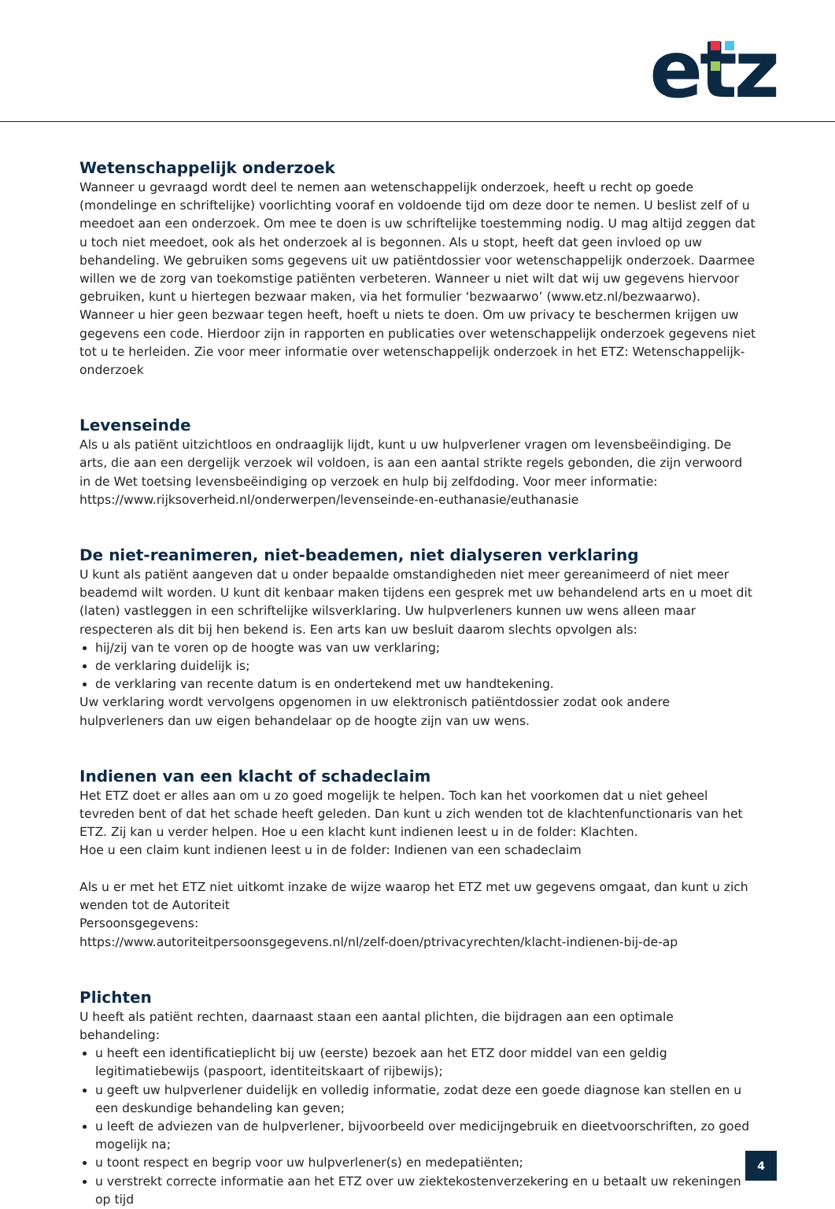etz
Wetenschappelijk onderzoek
Wanneer u gevraagd wordt deel te nemen aan wetenschappelijk onderzoek, heeft u recht op goede (mondelinge en schriftelijke) voorlichting vooraf en voldoende tijd om deze door te nemen. U beslist zelf of u meedoet aan een onderzoek. Om mee te doen is uw schriftelijke toestemming nodig. U mag altijd zeggen dat u toch niet meedoet, ook als het onderzoek al is begonnen. Als u stopt, heeft dat geen invloed op uw behandeling. We gebruiken soms gegevens uit uw patiëntdossier voor wetenschappelijk onderzoek. Daarmee willen we de zorg van toekomstige patiënten verbeteren. Wanneer u niet wilt dat wij uw gegevens hiervoor gebruiken, kunt u hiertegen bezwaar maken, via het formulier ‘bezwaarwo’ (www.etz.nl/bezwaarwo). Wanneer u hier geen bezwaar tegen heeft, hoeft u niets te doen. Om uw privacy te beschermen krijgen uw gegevens een code. Hierdoor zijn in rapporten en publicaties over wetenschappelijk onderzoek gegevens niet tot u te herleiden. Zie voor meer informatie over wetenschappelijk onderzoek in het ETZ: Wetenschappelijk-onderzoek
Levenseinde
Als u als patiënt uitzichtloos en ondraaglijk lijdt, kunt u uw hulpverlener vragen om levensbeëindiging. De arts, die aan een dergelijk verzoek wil voldoen, is aan een aantal strikte regels gebonden, die zijn verwoord in de Wet toetsing levensbeëindiging op verzoek en hulp bij zelfdoding. Voor meer informatie: https://www.rijksoverheid.nl/onderwerpen/levenseinde-en-euthanasie/euthanasie
De niet-reanimeren, niet-beademen, niet dialyseren verklaring
U kunt als patiënt aangeven dat u onder bepaalde omstandigheden niet meer gereanimeerd of niet meer beademd wilt worden. U kunt dit kenbaar maken tijdens een gesprek met uw behandelend arts en u moet dit (laten) vastleggen in een schriftelijke wilsverklaring. Uw hulpverleners kunnen uw wens alleen maar respecteren als dit bij hen bekend is. Een arts kan uw besluit daarom slechts opvolgen als:
hij/zij van te voren op de hoogte was van uw verklaring;
de verklaring duidelijk is;
de verklaring van recente datum is en ondertekend met uw handtekening.
Uw verklaring wordt vervolgens opgenomen in uw elektronisch patiëntdossier zodat ook andere hulpverleners dan uw eigen behandelaar op de hoogte zijn van uw wens.
Indienen van een klacht of schadeclaim
Het ETZ doet er alles aan om u zo goed mogelijk te helpen. Toch kan het voorkomen dat u niet geheel tevreden bent of dat het schade heeft geleden. Dan kunt u zich wenden tot de klachtenfunctionaris van het ETZ. Zij kan u verder helpen. Hoe u een klacht kunt indienen leest u in de folder: Klachten.
Hoe u een claim kunt indienen leest u in de folder: Indienen van een schadeclaim
Als u er met het ETZ niet uitkomt inzake de wijze waarop het ETZ met uw gegevens omgaat, dan kunt u zich wenden tot de Autoriteit
Persoonsgegevens:
https://www.autoriteitpersoonsgegevens.nl/nl/zelf-doen/ptrivacyrechten/klacht-indienen-bij-de-ap
Plichten
U heeft als patiënt rechten, daarnaast staan een aantal plichten, die bijdragen aan een optimale behandeling:
u heeft een identificatieplicht bij uw (eerste) bezoek aan het ETZ door middel van een geldig legitimatiebewijs (paspoort, identiteitskaart of rijbewijs);
u geeft uw hulpverlener duidelijk en volledig informatie, zodat deze een goede diagnose kan stellen en u een deskundige behandeling kan geven;
u leeft de adviezen van de hulpverlener, bijvoorbeeld over medicijngebruik en dieetvoorschriften, zo goed mogelijk na;
u toont respect en begrip voor uw hulpverlener(s) en medepatiënten;
u verstrekt correcte informatie aan het ETZ over uw ziektekostenverzekering en u betaalt uw rekeningen op tijd
4